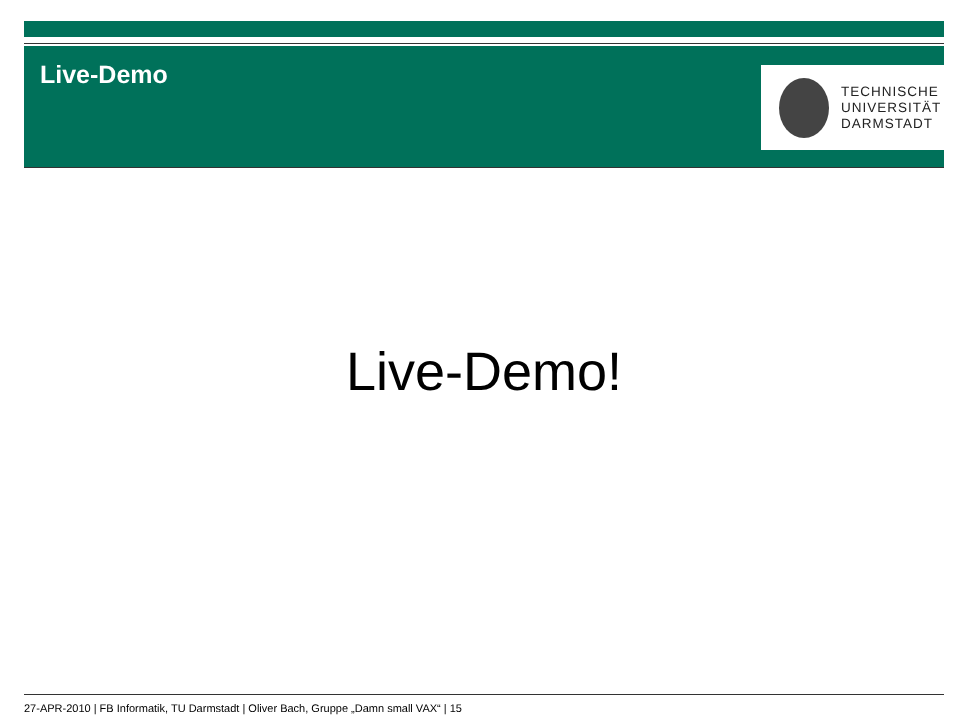Live-Demo
TECHNISCHE
UNIVERSITÄT
DARMSTADT
Live-Demo!
27-APR-2010 | FB Informatik, TU Darmstadt | Oliver Bach, Gruppe „Damn small VAX“ | 15